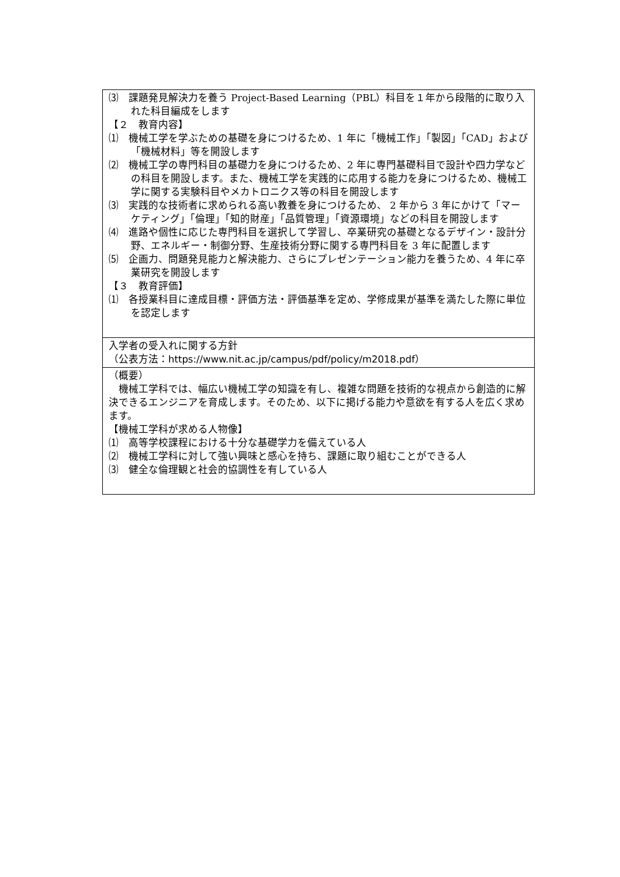| ⑶ 課題発見解決力を養う Project-Based Learning（PBL）科目を１年から段階的に取り入れた科目編成をします 【２ 教育内容】 ⑴ 機械工学を学ぶための基礎を身につけるため、1 年に「機械工作」「製図」「CAD」および「機械材料」等を開設します ⑵ 機械工学の専門科目の基礎力を身につけるため、2 年に専門基礎科目で設計や四力学などの科目を開設します。また、機械工学を実践的に応用する能力を身につけるため、機械工学に関する実験科目やメカトロニクス等の科目を開設します ⑶ 実践的な技術者に求められる高い教養を身につけるため、 2 年から 3 年にかけて「マーケティング」「倫理」「知的財産」「品質管理」「資源環境」などの科目を開設します ⑷ 進路や個性に応じた専門科目を選択して学習し、卒業研究の基礎となるデザイン・設計分野、エネルギー・制御分野、生産技術分野に関する専門科目を 3 年に配置します ⑸ 企画力、問題発見能力と解決能力、さらにプレゼンテーション能力を養うため、4 年に卒業研究を開設します 【３ 教育評価】 ⑴ 各授業科目に達成目標・評価方法・評価基準を定め、学修成果が基準を満たした際に単位を認定します |
| 入学者の受入れに関する方針 （公表方法： https://www.nit.ac.jp/campus/pdf/policy/m2018.pdf ） |
| （概要） 機械工学科では、幅広い機械工学の知識を有し、複雑な問題を技術的な視点から創造的に解決できるエンジニアを育成します。そのため、以下に掲げる能力や意欲を有する人を広く求めます。 【機械工学科が求める人物像】 ⑴ 高等学校課程における十分な基礎学力を備えている人 ⑵ 機械工学科に対して強い興味と感心を持ち、課題に取り組むことができる人 ⑶ 健全な倫理観と社会的協調性を有している人 |